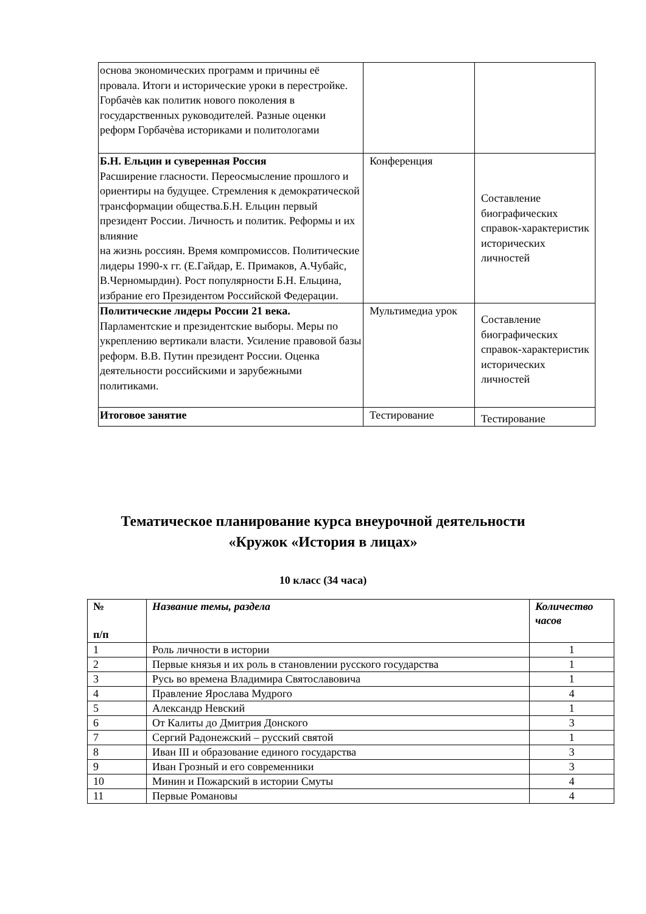| основа экономических программ и причины её провала. Итоги и исторические уроки в перестройке. Горбачѐв как политик нового поколения в государственных руководителей. Разные оценки реформ Горбачѐва историками и политологами | | |
| Б.Н. Ельцин и суверенная Россия Расширение гласности. Переосмысление прошлого и ориентиры на будущее. Стремления к демократической трансформации общества.Б.Н. Ельцин первый президент России. Личность и политик. Реформы и их влияние на жизнь россиян. Время компромиссов. Политические лидеры 1990-х гг. (Е.Гайдар, Е. Примаков, А.Чубайс, В.Черномырдин). Рост популярности Б.Н. Ельцина, избрание его Президентом Российской Федерации. | Конференция | Составление биографических справок-характеристик исторических личностей |
| Политические лидеры России 21 века. Парламентские и президентские выборы. Меры по укреплению вертикали власти. Усиление правовой базы реформ. В.В. Путин президент России. Оценка деятельности российскими и зарубежными политиками. | Мультимедиа урок | Составление биографических справок-характеристик исторических личностей |
| Итоговое занятие | Тестирование | Тестирование |
Тематическое планирование курса внеурочной деятельности
«Кружок «История в лицах»
10 класс (34 часа)
| № п/п | Название темы, раздела | Количество часов |
| --- | --- | --- |
| 1 | Роль личности в истории | 1 |
| 2 | Первые князья и их роль в становлении русского государства | 1 |
| 3 | Русь во времена Владимира Святославовича | 1 |
| 4 | Правление Ярослава Мудрого | 4 |
| 5 | Александр Невский | 1 |
| 6 | От Калиты до Дмитрия Донского | 3 |
| 7 | Сергий Радонежский – русский святой | 1 |
| 8 | Иван III и образование единого государства | 3 |
| 9 | Иван Грозный и его современники | 3 |
| 10 | Минин и Пожарский в истории Смуты | 4 |
| 11 | Первые Романовы | 4 |